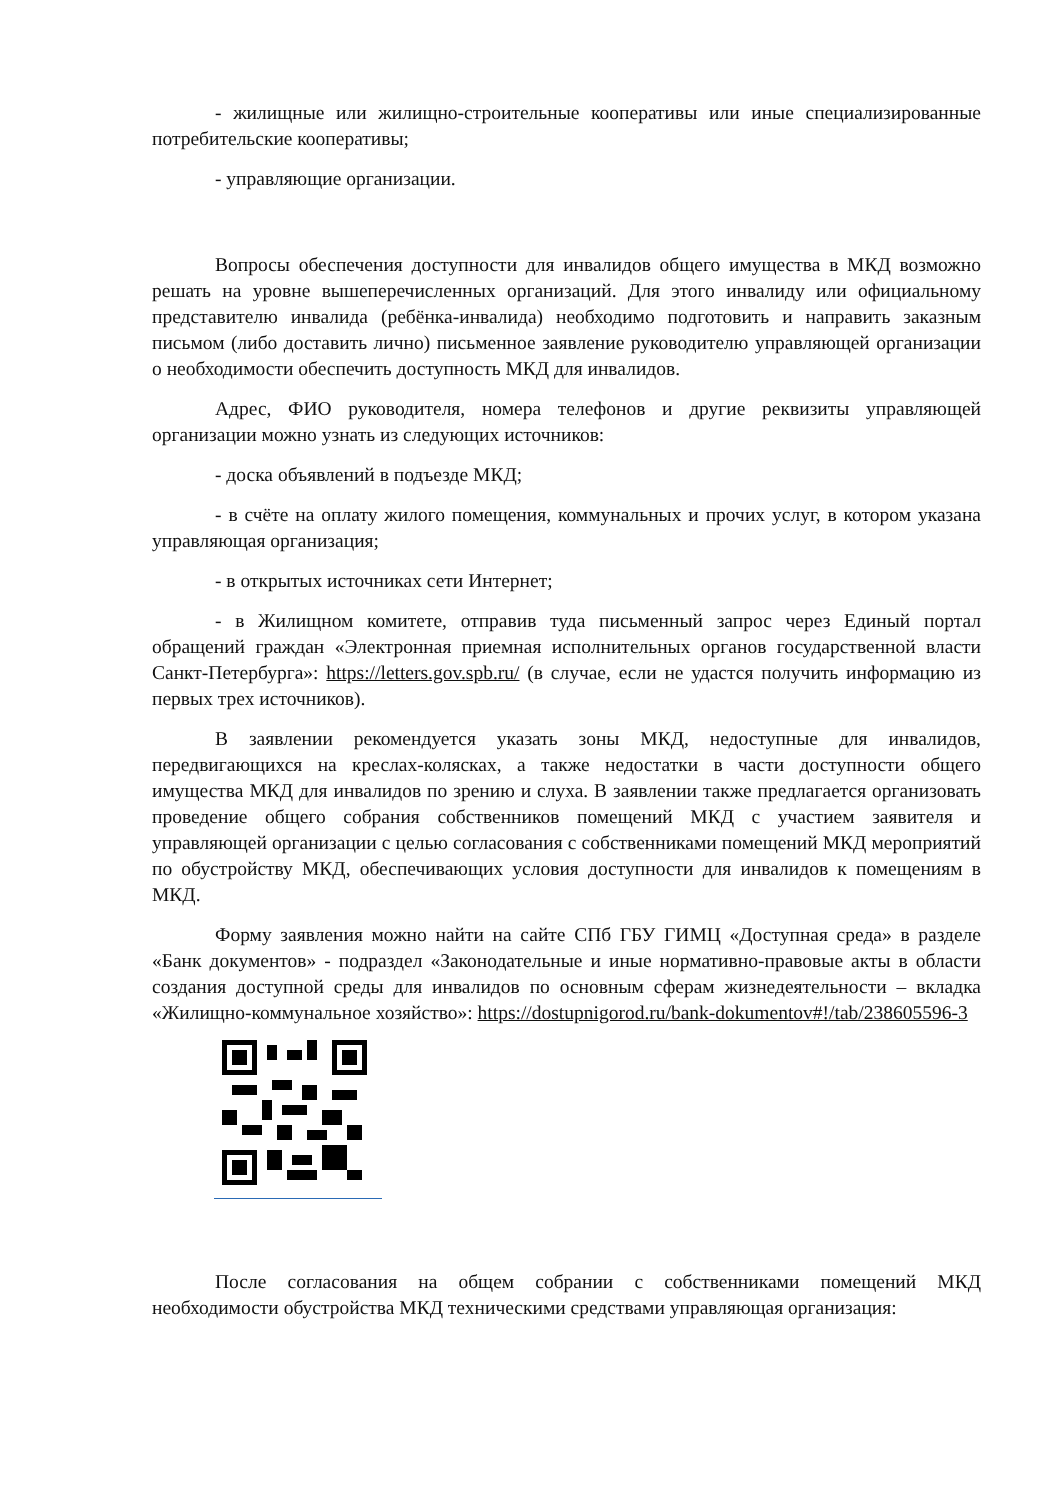- жилищные или жилищно-строительные кооперативы или иные специализированные потребительские кооперативы;
- управляющие организации.
Вопросы обеспечения доступности для инвалидов общего имущества в МКД возможно решать на уровне вышеперечисленных организаций. Для этого инвалиду или официальному представителю инвалида (ребёнка-инвалида) необходимо подготовить и направить заказным письмом (либо доставить лично) письменное заявление руководителю управляющей организации о необходимости обеспечить доступность МКД для инвалидов.
Адрес, ФИО руководителя, номера телефонов и другие реквизиты управляющей организации можно узнать из следующих источников:
- доска объявлений в подъезде МКД;
- в счёте на оплату жилого помещения, коммунальных и прочих услуг, в котором указана управляющая организация;
- в открытых источниках сети Интернет;
- в Жилищном комитете, отправив туда письменный запрос через Единый портал обращений граждан «Электронная приемная исполнительных органов государственной власти Санкт-Петербурга»: https://letters.gov.spb.ru/ (в случае, если не удастся получить информацию из первых трех источников).
В заявлении рекомендуется указать зоны МКД, недоступные для инвалидов, передвигающихся на креслах-колясках, а также недостатки в части доступности общего имущества МКД для инвалидов по зрению и слуха. В заявлении также предлагается организовать проведение общего собрания собственников помещений МКД с участием заявителя и управляющей организации с целью согласования с собственниками помещений МКД мероприятий по обустройству МКД, обеспечивающих условия доступности для инвалидов к помещениям в МКД.
Форму заявления можно найти на сайте СПб ГБУ ГИМЦ «Доступная среда» в разделе «Банк документов» - подраздел «Законодательные и иные нормативно-правовые акты в области создания доступной среды для инвалидов по основным сферам жизнедеятельности – вкладка «Жилищно-коммунальное хозяйство»: https://dostupnigorod.ru/bank-dokumentov#!/tab/238605596-3
После согласования на общем собрании с собственниками помещений МКД необходимости обустройства МКД техническими средствами управляющая организация: